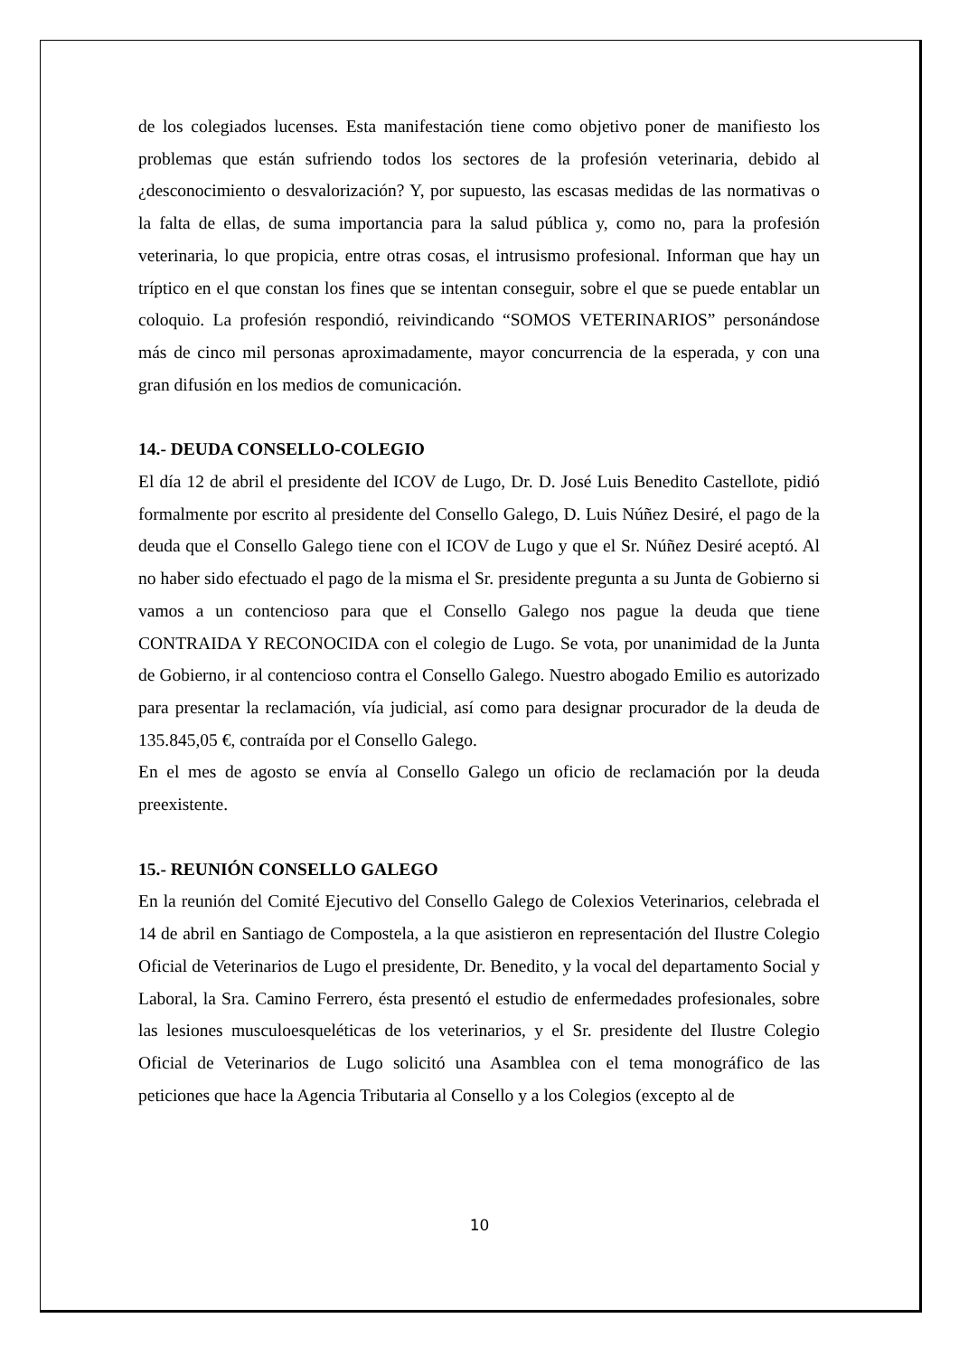de los colegiados lucenses. Esta manifestación tiene como objetivo poner de manifiesto los problemas que están sufriendo todos los sectores de la profesión veterinaria, debido al ¿desconocimiento o desvalorización? Y, por supuesto, las escasas medidas de las normativas o la falta de ellas, de suma importancia para la salud pública y, como no, para la profesión veterinaria, lo que propicia, entre otras cosas, el intrusismo profesional. Informan que hay un tríptico en el que constan los fines que se intentan conseguir, sobre el que se puede entablar un coloquio. La profesión respondió, reivindicando “SOMOS VETERINARIOS” personándose más de cinco mil personas aproximadamente, mayor concurrencia de la esperada, y con una gran difusión en los medios de comunicación.
14.- DEUDA CONSELLO-COLEGIO
El día 12 de abril el presidente del ICOV de Lugo, Dr. D. José Luis Benedito Castellote, pidió formalmente por escrito al presidente del Consello Galego, D. Luis Núñez Desiré, el pago de la deuda que el Consello Galego tiene con el ICOV de Lugo y que el Sr. Núñez Desiré aceptó. Al no haber sido efectuado el pago de la misma el Sr. presidente pregunta a su Junta de Gobierno si vamos a un contencioso para que el Consello Galego nos pague la deuda que tiene CONTRAIDA Y RECONOCIDA con el colegio de Lugo. Se vota, por unanimidad de la Junta de Gobierno, ir al contencioso contra el Consello Galego. Nuestro abogado Emilio es autorizado para presentar la reclamación, vía judicial, así como para designar procurador de la deuda de 135.845,05 €, contraída por el Consello Galego.
En el mes de agosto se envía al Consello Galego un oficio de reclamación por la deuda preexistente.
15.- REUNIÓN CONSELLO GALEGO
En la reunión del Comité Ejecutivo del Consello Galego de Colexios Veterinarios, celebrada el 14 de abril en Santiago de Compostela, a la que asistieron en representación del Ilustre Colegio Oficial de Veterinarios de Lugo el presidente, Dr. Benedito, y la vocal del departamento Social y Laboral, la Sra. Camino Ferrero, ésta presentó el estudio de enfermedades profesionales, sobre las lesiones musculoesqueléticas de los veterinarios, y el Sr. presidente del Ilustre Colegio Oficial de Veterinarios de Lugo solicitó una Asamblea con el tema monográfico de las peticiones que hace la Agencia Tributaria al Consello y a los Colegios (excepto al de
10